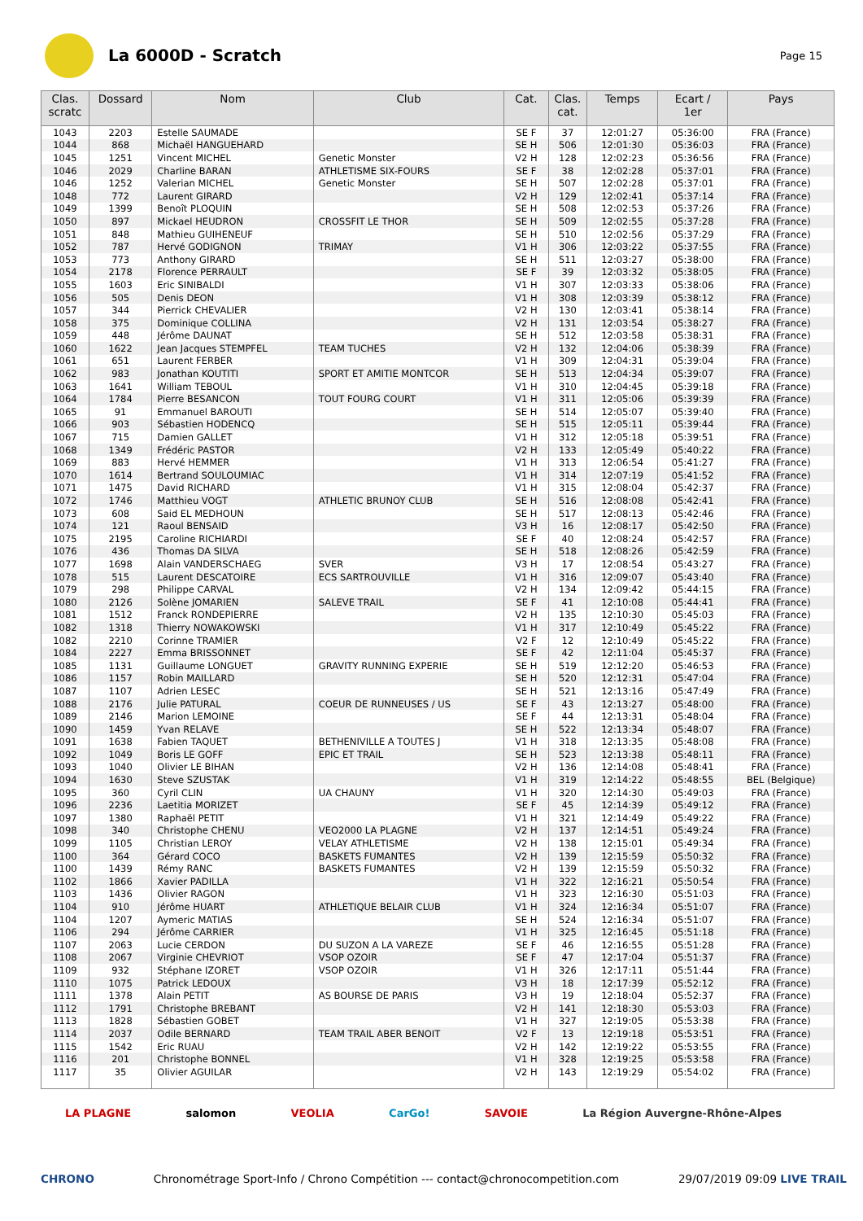La 6000D - Scratch
Page 15
| Clas. scratc | Dossard | Nom | Club | Cat. | Clas. cat. | Temps | Ecart / 1er | Pays |
| --- | --- | --- | --- | --- | --- | --- | --- | --- |
| 1043 | 2203 | Estelle SAUMADE | | SE F | 37 | 12:01:27 | 05:36:00 | FRA (France) |
| 1044 | 868 | Michaël HANGUEHARD | | SE H | 506 | 12:01:30 | 05:36:03 | FRA (France) |
| 1045 | 1251 | Vincent MICHEL | Genetic Monster | V2 H | 128 | 12:02:23 | 05:36:56 | FRA (France) |
| 1046 | 2029 | Charline BARAN | ATHLETISME SIX-FOURS | SE F | 38 | 12:02:28 | 05:37:01 | FRA (France) |
| 1046 | 1252 | Valerian MICHEL | Genetic Monster | SE H | 507 | 12:02:28 | 05:37:01 | FRA (France) |
| 1048 | 772 | Laurent GIRARD | | V2 H | 129 | 12:02:41 | 05:37:14 | FRA (France) |
| 1049 | 1399 | Benoît PLOQUIN | | SE H | 508 | 12:02:53 | 05:37:26 | FRA (France) |
| 1050 | 897 | Mickael HEUDRON | CROSSFIT LE THOR | SE H | 509 | 12:02:55 | 05:37:28 | FRA (France) |
| 1051 | 848 | Mathieu GUIHENEUF | | SE H | 510 | 12:02:56 | 05:37:29 | FRA (France) |
| 1052 | 787 | Hervé GODIGNON | TRIMAY | V1 H | 306 | 12:03:22 | 05:37:55 | FRA (France) |
| 1053 | 773 | Anthony GIRARD | | SE H | 511 | 12:03:27 | 05:38:00 | FRA (France) |
| 1054 | 2178 | Florence PERRAULT | | SE F | 39 | 12:03:32 | 05:38:05 | FRA (France) |
| 1055 | 1603 | Eric SINIBALDI | | V1 H | 307 | 12:03:33 | 05:38:06 | FRA (France) |
| 1056 | 505 | Denis DEON | | V1 H | 308 | 12:03:39 | 05:38:12 | FRA (France) |
| 1057 | 344 | Pierrick CHEVALIER | | V2 H | 130 | 12:03:41 | 05:38:14 | FRA (France) |
| 1058 | 375 | Dominique COLLINA | | V2 H | 131 | 12:03:54 | 05:38:27 | FRA (France) |
| 1059 | 448 | Jérôme DAUNAT | | SE H | 512 | 12:03:58 | 05:38:31 | FRA (France) |
| 1060 | 1622 | Jean Jacques STEMPFEL | TEAM TUCHES | V2 H | 132 | 12:04:06 | 05:38:39 | FRA (France) |
| 1061 | 651 | Laurent FERBER | | V1 H | 309 | 12:04:31 | 05:39:04 | FRA (France) |
| 1062 | 983 | Jonathan KOUTITI | SPORT ET AMITIE MONTCOR | SE H | 513 | 12:04:34 | 05:39:07 | FRA (France) |
| 1063 | 1641 | William TEBOUL | | V1 H | 310 | 12:04:45 | 05:39:18 | FRA (France) |
| 1064 | 1784 | Pierre BESANCON | TOUT FOURG COURT | V1 H | 311 | 12:05:06 | 05:39:39 | FRA (France) |
| 1065 | 91 | Emmanuel BAROUTI | | SE H | 514 | 12:05:07 | 05:39:40 | FRA (France) |
| 1066 | 903 | Sébastien HODENCQ | | SE H | 515 | 12:05:11 | 05:39:44 | FRA (France) |
| 1067 | 715 | Damien GALLET | | V1 H | 312 | 12:05:18 | 05:39:51 | FRA (France) |
| 1068 | 1349 | Frédéric PASTOR | | V2 H | 133 | 12:05:49 | 05:40:22 | FRA (France) |
| 1069 | 883 | Hervé HEMMER | | V1 H | 313 | 12:06:54 | 05:41:27 | FRA (France) |
| 1070 | 1614 | Bertrand SOULOUMIAC | | V1 H | 314 | 12:07:19 | 05:41:52 | FRA (France) |
| 1071 | 1475 | David RICHARD | | V1 H | 315 | 12:08:04 | 05:42:37 | FRA (France) |
| 1072 | 1746 | Matthieu VOGT | ATHLETIC BRUNOY CLUB | SE H | 516 | 12:08:08 | 05:42:41 | FRA (France) |
| 1073 | 608 | Said EL MEDHOUN | | SE H | 517 | 12:08:13 | 05:42:46 | FRA (France) |
| 1074 | 121 | Raoul BENSAID | | V3 H | 16 | 12:08:17 | 05:42:50 | FRA (France) |
| 1075 | 2195 | Caroline RICHIARDI | | SE F | 40 | 12:08:24 | 05:42:57 | FRA (France) |
| 1076 | 436 | Thomas DA SILVA | | SE H | 518 | 12:08:26 | 05:42:59 | FRA (France) |
| 1077 | 1698 | Alain VANDERSCHAEG | SVER | V3 H | 17 | 12:08:54 | 05:43:27 | FRA (France) |
| 1078 | 515 | Laurent DESCATOIRE | ECS SARTROUVILLE | V1 H | 316 | 12:09:07 | 05:43:40 | FRA (France) |
| 1079 | 298 | Philippe CARVAL | | V2 H | 134 | 12:09:42 | 05:44:15 | FRA (France) |
| 1080 | 2126 | Solène JOMARIEN | SALEVE TRAIL | SE F | 41 | 12:10:08 | 05:44:41 | FRA (France) |
| 1081 | 1512 | Franck RONDEPIERRE | | V2 H | 135 | 12:10:30 | 05:45:03 | FRA (France) |
| 1082 | 1318 | Thierry NOWAKOWSKI | | V1 H | 317 | 12:10:49 | 05:45:22 | FRA (France) |
| 1082 | 2210 | Corinne TRAMIER | | V2 F | 12 | 12:10:49 | 05:45:22 | FRA (France) |
| 1084 | 2227 | Emma BRISSONNET | | SE F | 42 | 12:11:04 | 05:45:37 | FRA (France) |
| 1085 | 1131 | Guillaume LONGUET | GRAVITY RUNNING EXPERIE | SE H | 519 | 12:12:20 | 05:46:53 | FRA (France) |
| 1086 | 1157 | Robin MAILLARD | | SE H | 520 | 12:12:31 | 05:47:04 | FRA (France) |
| 1087 | 1107 | Adrien LESEC | | SE H | 521 | 12:13:16 | 05:47:49 | FRA (France) |
| 1088 | 2176 | Julie PATURAL | COEUR DE RUNNEUSES / US | SE F | 43 | 12:13:27 | 05:48:00 | FRA (France) |
| 1089 | 2146 | Marion LEMOINE | | SE F | 44 | 12:13:31 | 05:48:04 | FRA (France) |
| 1090 | 1459 | Yvan RELAVE | | SE H | 522 | 12:13:34 | 05:48:07 | FRA (France) |
| 1091 | 1638 | Fabien TAQUET | BETHENIVILLE A TOUTES J | V1 H | 318 | 12:13:35 | 05:48:08 | FRA (France) |
| 1092 | 1049 | Boris LE GOFF | EPIC ET TRAIL | SE H | 523 | 12:13:38 | 05:48:11 | FRA (France) |
| 1093 | 1040 | Olivier LE BIHAN | | V2 H | 136 | 12:14:08 | 05:48:41 | FRA (France) |
| 1094 | 1630 | Steve SZUSTAK | | V1 H | 319 | 12:14:22 | 05:48:55 | BEL (Belgique) |
| 1095 | 360 | Cyril CLIN | UA CHAUNY | V1 H | 320 | 12:14:30 | 05:49:03 | FRA (France) |
| 1096 | 2236 | Laetitia MORIZET | | SE F | 45 | 12:14:39 | 05:49:12 | FRA (France) |
| 1097 | 1380 | Raphaël PETIT | | V1 H | 321 | 12:14:49 | 05:49:22 | FRA (France) |
| 1098 | 340 | Christophe CHENU | VEO2000 LA PLAGNE | V2 H | 137 | 12:14:51 | 05:49:24 | FRA (France) |
| 1099 | 1105 | Christian LEROY | VELAY ATHLETISME | V2 H | 138 | 12:15:01 | 05:49:34 | FRA (France) |
| 1100 | 364 | Gérard COCO | BASKETS FUMANTES | V2 H | 139 | 12:15:59 | 05:50:32 | FRA (France) |
| 1100 | 1439 | Rémy RANC | BASKETS FUMANTES | V2 H | 139 | 12:15:59 | 05:50:32 | FRA (France) |
| 1102 | 1866 | Xavier PADILLA | | V1 H | 322 | 12:16:21 | 05:50:54 | FRA (France) |
| 1103 | 1436 | Olivier RAGON | | V1 H | 323 | 12:16:30 | 05:51:03 | FRA (France) |
| 1104 | 910 | Jérôme HUART | ATHLETIQUE BELAIR CLUB | V1 H | 324 | 12:16:34 | 05:51:07 | FRA (France) |
| 1104 | 1207 | Aymeric MATIAS | | SE H | 524 | 12:16:34 | 05:51:07 | FRA (France) |
| 1106 | 294 | Jérôme CARRIER | | V1 H | 325 | 12:16:45 | 05:51:18 | FRA (France) |
| 1107 | 2063 | Lucie CERDON | DU SUZON A LA VAREZE | SE F | 46 | 12:16:55 | 05:51:28 | FRA (France) |
| 1108 | 2067 | Virginie CHEVRIOT | VSOP OZOIR | SE F | 47 | 12:17:04 | 05:51:37 | FRA (France) |
| 1109 | 932 | Stéphane IZORET | VSOP OZOIR | V1 H | 326 | 12:17:11 | 05:51:44 | FRA (France) |
| 1110 | 1075 | Patrick LEDOUX | | V3 H | 18 | 12:17:39 | 05:52:12 | FRA (France) |
| 1111 | 1378 | Alain PETIT | AS BOURSE DE PARIS | V3 H | 19 | 12:18:04 | 05:52:37 | FRA (France) |
| 1112 | 1791 | Christophe BREBANT | | V2 H | 141 | 12:18:30 | 05:53:03 | FRA (France) |
| 1113 | 1828 | Sébastien GOBET | | V1 H | 327 | 12:19:05 | 05:53:38 | FRA (France) |
| 1114 | 2037 | Odile BERNARD | TEAM TRAIL ABER BENOIT | V2 F | 13 | 12:19:18 | 05:53:51 | FRA (France) |
| 1115 | 1542 | Eric RUAU | | V2 H | 142 | 12:19:22 | 05:53:55 | FRA (France) |
| 1116 | 201 | Christophe BONNEL | | V1 H | 328 | 12:19:25 | 05:53:58 | FRA (France) |
| 1117 | 35 | Olivier AGUILAR | | V2 H | 143 | 12:19:29 | 05:54:02 | FRA (France) |
LA PLAGNE salomon VEOLIA CarGo! SAVOIE La Région Auvergne-Rhône-Alpes
CHRONO Chronométrage Sport-Info / Chrono Compétition --- contact@chronocompetition.com 29/07/2019 09:09 LIVE TRAIL